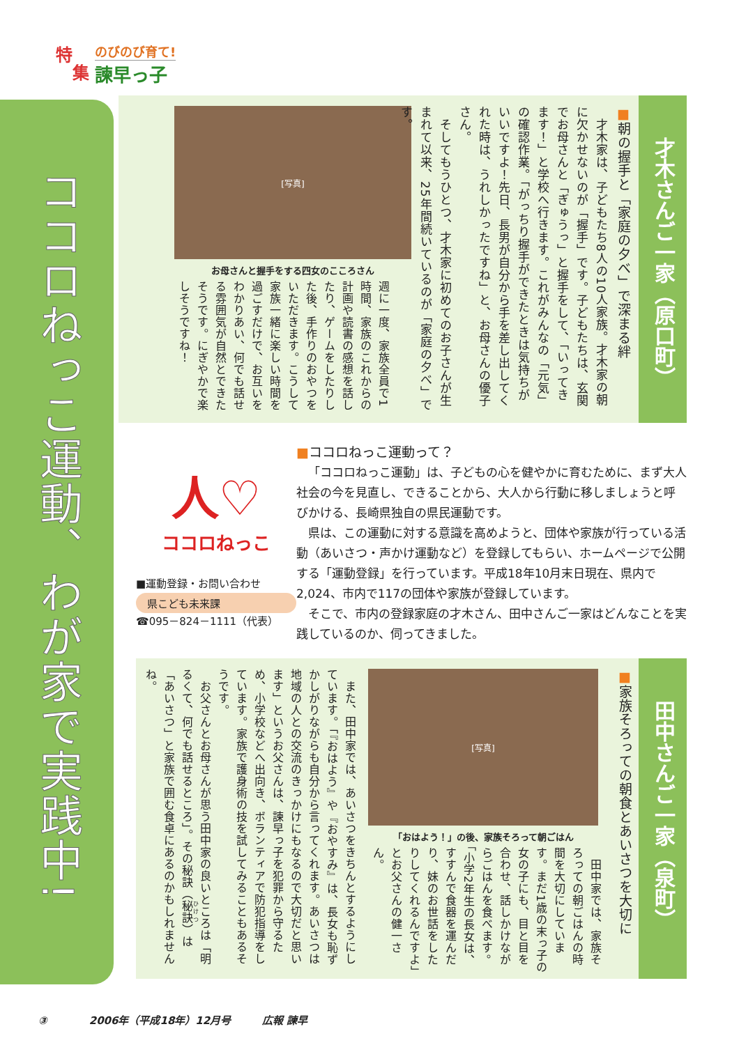特
集
のびのび育て!
諫早っ子
ココロねっこ運動、わが家で実践中!
才木さんご一家（原口町）
■朝の握手と「家庭の夕べ」で深まる絆
　才木家は、子どもたち8人の10人家族。才木家の朝に欠かせないのが「握手」です。子どもたちは、玄関でお母さんと「ぎゅうっ」と握手をして、「いってきます！」と学校へ行きます。これがみんなの「元気」の確認作業。「がっちり握手ができたときは気持ちがいいですよ！先日、長男が自分から手を差し出してくれた時は、うれしかったですね」と、お母さんの優子さん。
　そしてもうひとつ、才木家に初めてのお子さんが生まれて以来、25年間続いているのが「家庭の夕べ」です。
[写真]
お母さんと握手をする四女のこころさん
週に一度、家族全員で1時間、家族のこれからの計画や読書の感想を話したり、ゲームをしたりした後、手作りのおやつをいただきます。こうして家族一緒に楽しい時間を過ごすだけで、お互いをわかりあい、何でも話せる雰囲気が自然とできたそうです。にぎやかで楽しそうですね！
人♡
ココロねっこ
■運動登録・お問い合わせ
県こども未来課
☎095－824－1111（代表）
■ココロねっこ運動って？
「ココロねっこ運動」は、子どもの心を健やかに育むために、まず大人社会の今を見直し、できることから、大人から行動に移しましょうと呼びかける、長崎県独自の県民運動です。
県は、この運動に対する意識を高めようと、団体や家族が行っている活動（あいさつ・声かけ運動など）を登録してもらい、ホームページで公開する「運動登録」を行っています。平成18年10月末日現在、県内で2,024、市内で117の団体や家族が登録しています。
そこで、市内の登録家庭の才木さん、田中さんご一家はどんなことを実践しているのか、伺ってきました。
田中さんご一家（泉町）
■家族そろっての朝食とあいさつを大切に
[写真]
「おはよう！」の後、家族そろって朝ごはん
　田中家では、家族そろっての朝ごはんの時間を大切にしています。まだ1歳の末っ子の女の子にも、目と目を合わせ、話しかけながらごはんを食べます。「小学2年生の長女は、すすんで食器を運んだり、妹のお世話をしたりしてくれるんですよ」とお父さんの健一さん。
　また、田中家では、あいさつをきちんとするようにしています。「『おはよう』や『おやすみ』は、長女も恥ずかしがりながらも自分から言ってくれます。あいさつは地域の人との交流のきっかけにもなるので大切だと思います」というお父さんは、諫早っ子を犯罪から守るため、小学校などへ出向き、ボランティアで防犯指導をしています。家族で護身術の技を試してみることもあるそうです。
　お父さんとお母さんが思う田中家の良いところは「明るくて、何でも話せるところ」。その秘訣（秘訣）は「あいさつ」と家族で囲む食卓にあるのかもしれませんね。
③　　　　2006年（平成18年）12月号　　　広報 諫早